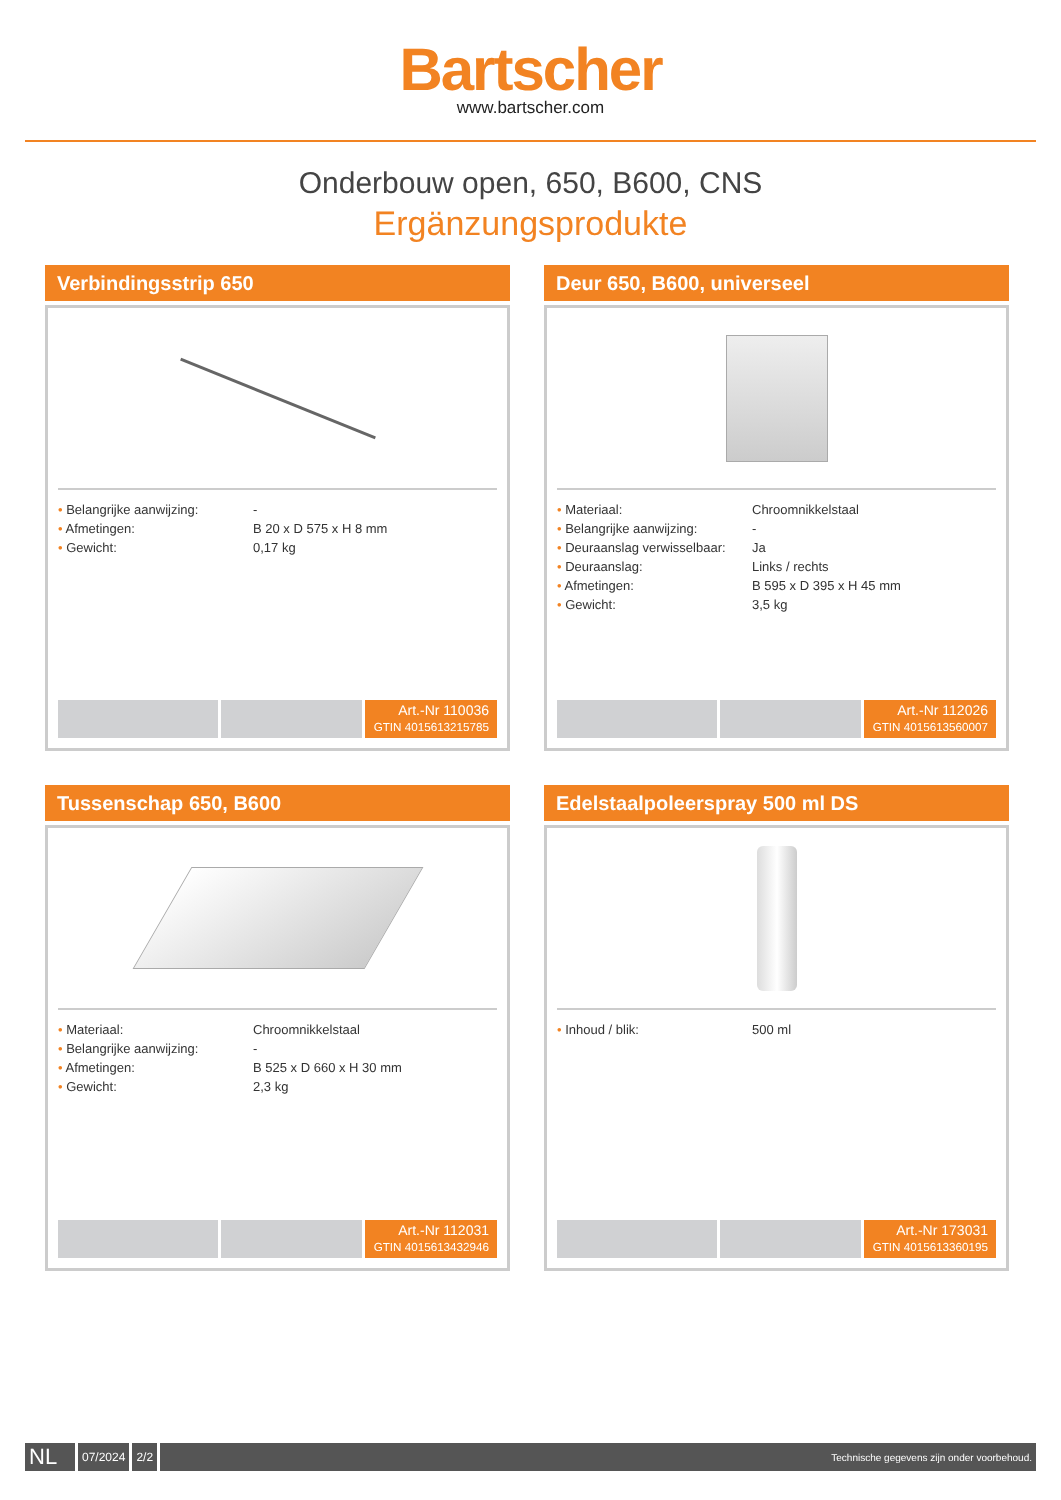Bartscher
www.bartscher.com
Onderbouw open, 650, B600, CNS
Ergänzungsprodukte
Verbindingsstrip 650
| • Belangrijke aanwijzing: | - |
| • Afmetingen: | B 20 x D 575 x H 8 mm |
| • Gewicht: | 0,17 kg |
Art.-Nr 110036
GTIN 4015613215785
Deur 650, B600, universeel
| • Materiaal: | Chroomnikkelstaal |
| • Belangrijke aanwijzing: | - |
| • Deuraanslag verwisselbaar: | Ja |
| • Deuraanslag: | Links / rechts |
| • Afmetingen: | B 595 x D 395 x H 45 mm |
| • Gewicht: | 3,5 kg |
Art.-Nr 112026
GTIN 4015613560007
Tussenschap 650, B600
| • Materiaal: | Chroomnikkelstaal |
| • Belangrijke aanwijzing: | - |
| • Afmetingen: | B 525 x D 660 x H 30 mm |
| • Gewicht: | 2,3 kg |
Art.-Nr 112031
GTIN 4015613432946
Edelstaalpoleerspray 500 ml DS
| • Inhoud / blik: | 500 ml |
Art.-Nr 173031
GTIN 4015613360195
NL
07/2024 2/2
Technische gegevens zijn onder voorbehoud.